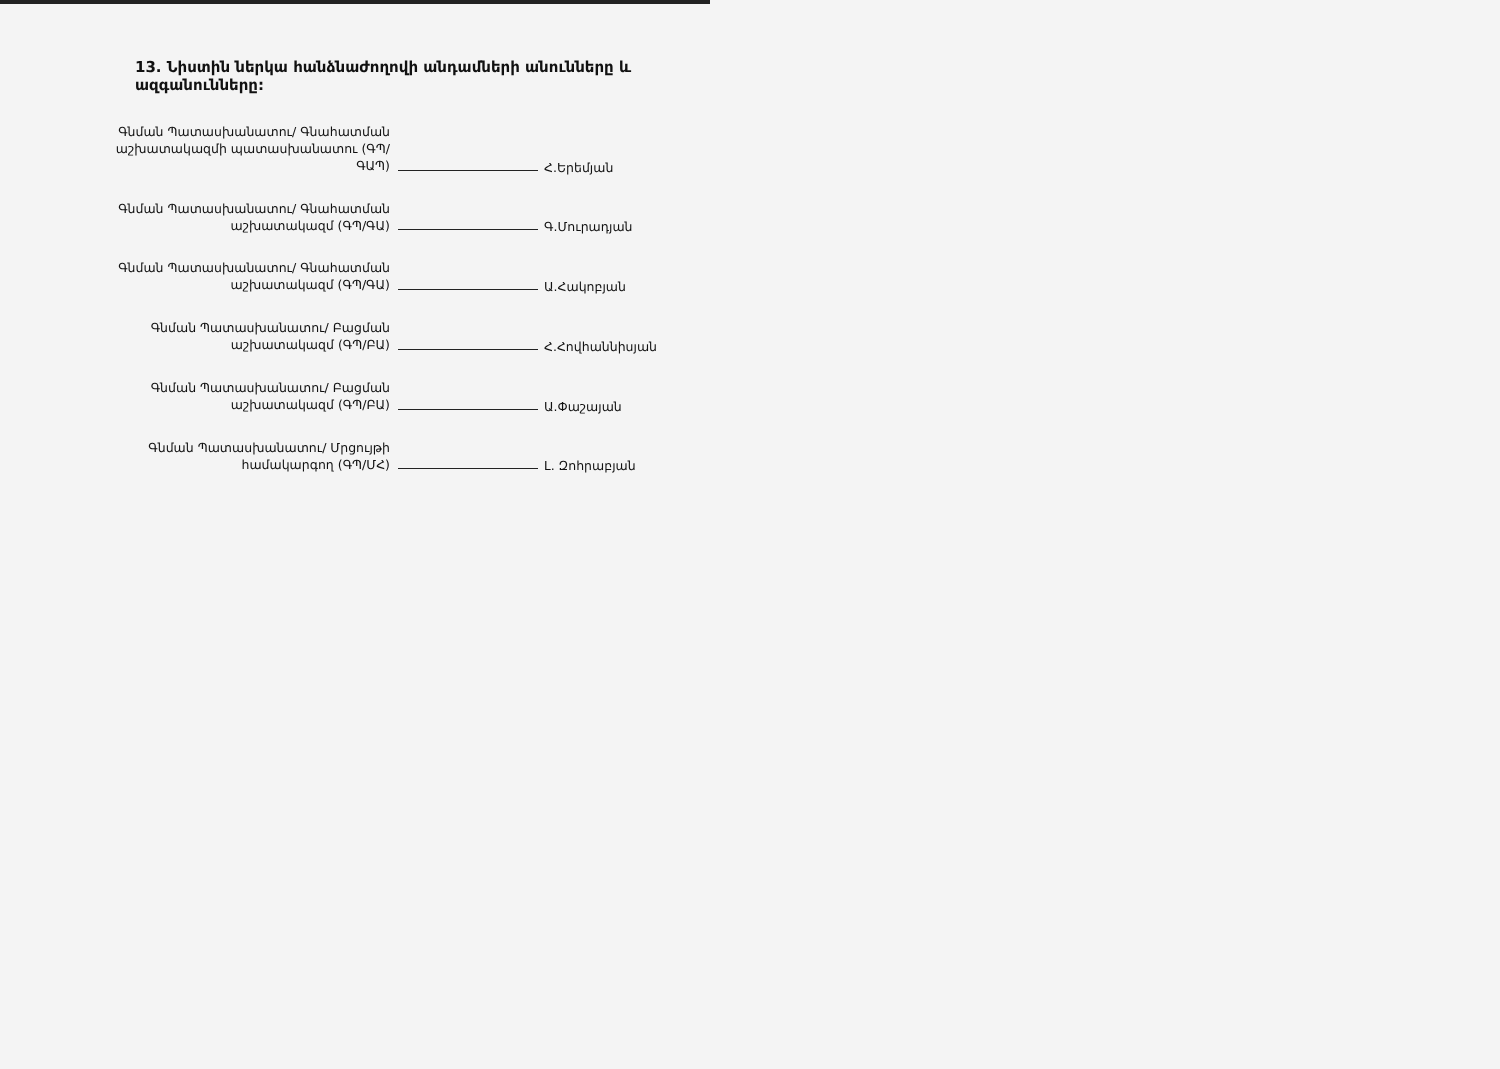13. Նիստին ներկա հանձնաժողովի անդամների անունները և ազգանունները:
Գնման Պատասխանատու/ Գնահատման աշխատակազմի պատասխանատու (ԳՊ/ԳԱՊ)
Հ.Երեմյան
Գնման Պատասխանատու/ Գնահատման աշխատակազմ (ԳՊ/ԳԱ)
Գ.Մուրադյան
Գնման Պատասխանատու/ Գնահատման աշխատակազմ (ԳՊ/ԳԱ)
Ա.Հակոբյան
Գնման Պատասխանատու/ Բացման աշխատակազմ (ԳՊ/ԲԱ)
Հ.Հովհաննիսյան
Գնման Պատասխանատու/ Բացման աշխատակազմ (ԳՊ/ԲԱ)
Ա.Փաշայան
Գնման Պատասխանատու/ Մրցույթի համակարգող (ԳՊ/ՄՀ)
Լ. Զոհրաբյան